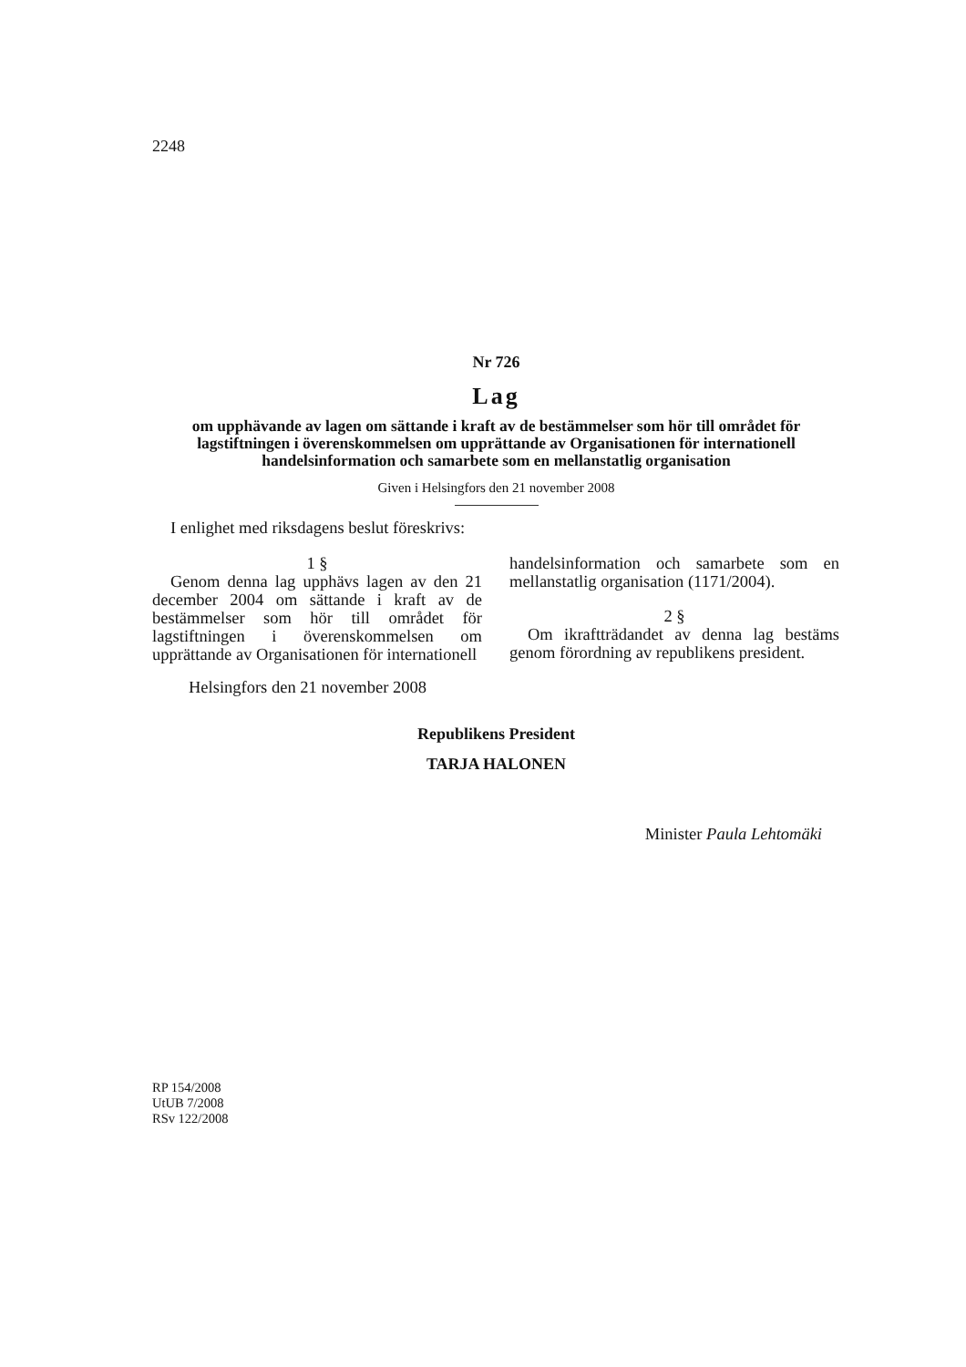2248
Nr 726
Lag
om upphävande av lagen om sättande i kraft av de bestämmelser som hör till området för lagstiftningen i överenskommelsen om upprättande av Organisationen för internationell handelsinformation och samarbete som en mellanstatlig organisation
Given i Helsingfors den 21 november 2008
I enlighet med riksdagens beslut föreskrivs:
1 §
Genom denna lag upphävs lagen av den 21 december 2004 om sättande i kraft av de bestämmelser som hör till området för lagstiftningen i överenskommelsen om upprättande av Organisationen för internationell
handelsinformation och samarbete som en mellanstatlig organisation (1171/2004).
2 §
Om ikraftträdandet av denna lag bestäms genom förordning av republikens president.
Helsingfors den 21 november 2008
Republikens President
TARJA HALONEN
Minister Paula Lehtomäki
RP 154/2008
UtUB 7/2008
RSv 122/2008